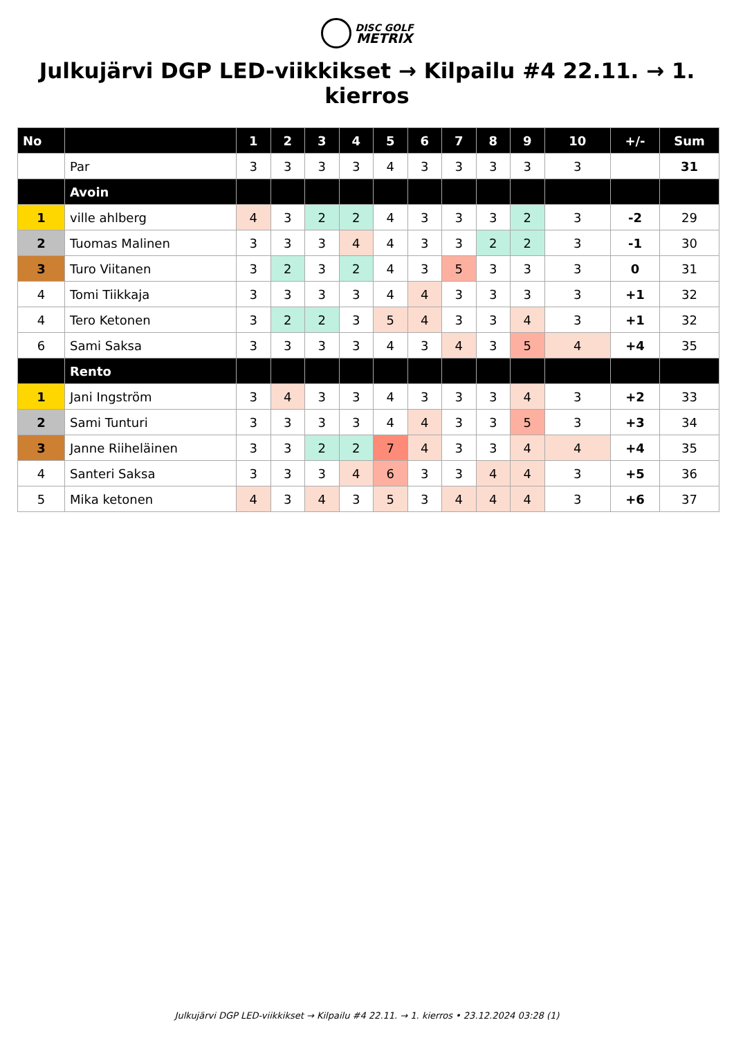DISC GOLF
METRIX
Julkujärvi DGP LED-viikkikset → Kilpailu #4 22.11. → 1. kierros
| No | | 1 | 2 | 3 | 4 | 5 | 6 | 7 | 8 | 9 | 10 | +/- | Sum |
| --- | --- | --- | --- | --- | --- | --- | --- | --- | --- | --- | --- | --- | --- |
| | Par | 3 | 3 | 3 | 3 | 4 | 3 | 3 | 3 | 3 | 3 | | 31 |
| | Avoin | | | | | | | | | | | | |
| 1 | ville ahlberg | 4 | 3 | 2 | 2 | 4 | 3 | 3 | 3 | 2 | 3 | -2 | 29 |
| 2 | Tuomas Malinen | 3 | 3 | 3 | 4 | 4 | 3 | 3 | 2 | 2 | 3 | -1 | 30 |
| 3 | Turo Viitanen | 3 | 2 | 3 | 2 | 4 | 3 | 5 | 3 | 3 | 3 | 0 | 31 |
| 4 | Tomi Tiikkaja | 3 | 3 | 3 | 3 | 4 | 4 | 3 | 3 | 3 | 3 | +1 | 32 |
| 4 | Tero Ketonen | 3 | 2 | 2 | 3 | 5 | 4 | 3 | 3 | 4 | 3 | +1 | 32 |
| 6 | Sami Saksa | 3 | 3 | 3 | 3 | 4 | 3 | 4 | 3 | 5 | 4 | +4 | 35 |
| | Rento | | | | | | | | | | | | |
| 1 | Jani Ingström | 3 | 4 | 3 | 3 | 4 | 3 | 3 | 3 | 4 | 3 | +2 | 33 |
| 2 | Sami Tunturi | 3 | 3 | 3 | 3 | 4 | 4 | 3 | 3 | 5 | 3 | +3 | 34 |
| 3 | Janne Riiheläinen | 3 | 3 | 2 | 2 | 7 | 4 | 3 | 3 | 4 | 4 | +4 | 35 |
| 4 | Santeri Saksa | 3 | 3 | 3 | 4 | 6 | 3 | 3 | 4 | 4 | 3 | +5 | 36 |
| 5 | Mika ketonen | 4 | 3 | 4 | 3 | 5 | 3 | 4 | 4 | 4 | 3 | +6 | 37 |
Julkujärvi DGP LED-viikkikset → Kilpailu #4 22.11. → 1. kierros • 23.12.2024 03:28 (1)